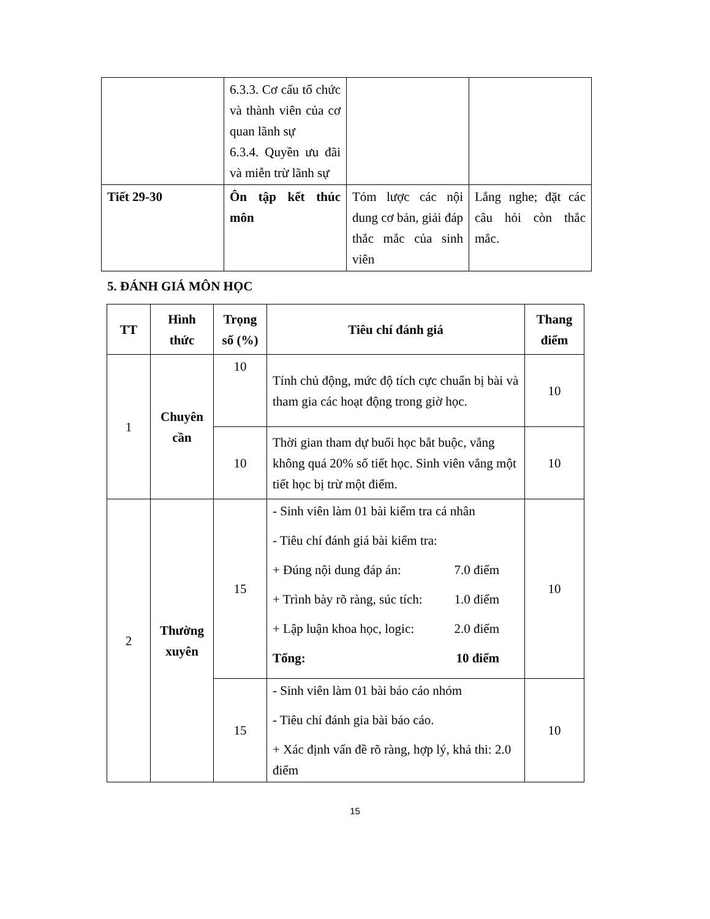| | 6.3.3. Cơ cấu tổ chức và thành viên của cơ quan lãnh sự 6.3.4. Quyền ưu đãi và miễn trừ lãnh sự | | |
| Tiết 29-30 | Ôn tập kết thúc môn | Tóm lược các nội dung cơ bản, giải đáp thắc mắc của sinh viên | Lắng nghe; đặt các câu hỏi còn thắc mắc. |
5. ĐÁNH GIÁ MÔN HỌC
| TT | Hình thức | Trọng số (%) | Tiêu chí đánh giá | Thang điểm |
| --- | --- | --- | --- | --- |
| 1 | Chuyên cần | 10 | Tính chủ động, mức độ tích cực chuẩn bị bài và tham gia các hoạt động trong giờ học. | 10 |
| | | 10 | Thời gian tham dự buổi học bắt buộc, vắng không quá 20% số tiết học. Sinh viên vắng một tiết học bị trừ một điểm. | 10 |
| 2 | Thường xuyên | 15 | - Sinh viên làm 01 bài kiểm tra cá nhân - Tiêu chí đánh giá bài kiểm tra: + Đúng nội dung đáp án: 7.0 điểm + Trình bày rõ ràng, súc tích: 1.0 điểm + Lập luận khoa học, logic: 2.0 điểm Tổng: 10 điểm | 10 |
| | | 15 | - Sinh viên làm 01 bài báo cáo nhóm - Tiêu chí đánh gia bài báo cáo. + Xác định vấn đề rõ ràng, hợp lý, khả thi: 2.0 điểm | 10 |
15